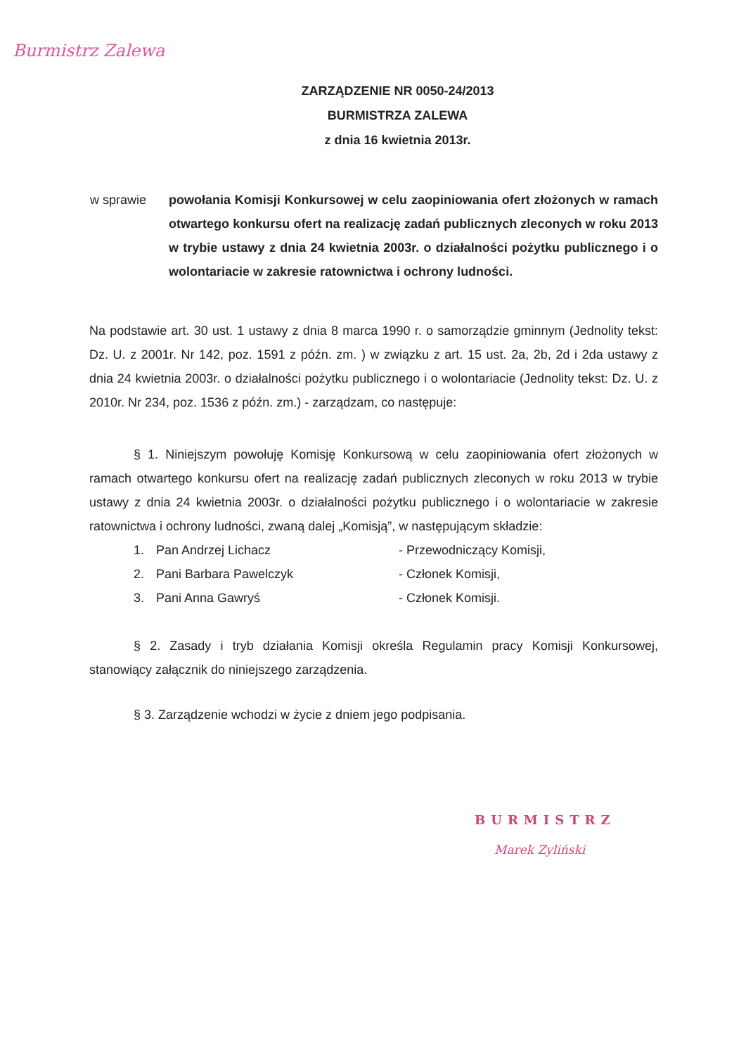Burmistrz Zalewa
ZARZĄDZENIE NR 0050-24/2013
BURMISTRZA ZALEWA
z dnia 16 kwietnia 2013r.
w sprawie powołania Komisji Konkursowej w celu zaopiniowania ofert złożonych w ramach otwartego konkursu ofert na realizację zadań publicznych zleconych w roku 2013 w trybie ustawy z dnia 24 kwietnia 2003r. o działalności pożytku publicznego i o wolontariacie w zakresie ratownictwa i ochrony ludności.
Na podstawie art. 30 ust. 1 ustawy z dnia 8 marca 1990 r. o samorządzie gminnym (Jednolity tekst: Dz. U. z 2001r. Nr 142, poz. 1591 z późn. zm. ) w związku z art. 15 ust. 2a, 2b, 2d i 2da ustawy z dnia 24 kwietnia 2003r. o działalności pożytku publicznego i o wolontariacie (Jednolity tekst: Dz. U. z 2010r. Nr 234, poz. 1536 z późn. zm.) - zarządzam, co następuje:
§ 1. Niniejszym powołuję Komisję Konkursową w celu zaopiniowania ofert złożonych w ramach otwartego konkursu ofert na realizację zadań publicznych zleconych w roku 2013 w trybie ustawy z dnia 24 kwietnia 2003r. o działalności pożytku publicznego i o wolontariacie w zakresie ratownictwa i ochrony ludności, zwaną dalej „Komisją”, w następującym składzie:
| 1. | Pan Andrzej Lichacz | - Przewodniczący Komisji, |
| 2. | Pani Barbara Pawelczyk | - Członek Komisji, |
| 3. | Pani Anna Gawryś | - Członek Komisji. |
§ 2. Zasady i tryb działania Komisji określa Regulamin pracy Komisji Konkursowej, stanowiący załącznik do niniejszego zarządzenia.
§ 3. Zarządzenie wchodzi w życie z dniem jego podpisania.
BURMISTRZ
Marek Zyliński